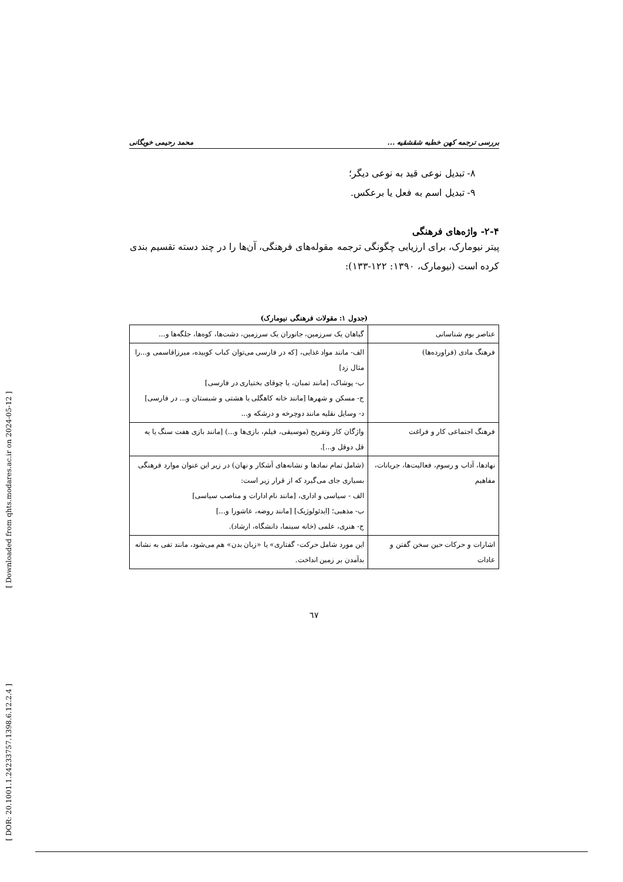[ Downloaded from qhts.modares.ac.ir on 2024-05-12 ]
[ DOR: 20.1001.1.24233757.1398.6.12.2.4 ]
بررسی ترجمه کهن خطبه شقشقیه ... محمد رحیمی خویگانی
۸- تبدیل نوعی قید به نوعی دیگر؛
۹- تبدیل اسم به فعل یا برعکس.
۲-۴- واژه‌های فرهنگی
پیتر نیومارک، برای ارزیابی چگونگی ترجمه مقوله‌های فرهنگی، آن‌ها را در چند دسته تقسیم بندی کرده است (نیومارک، ۱۳۹۰: ۱۲۲-۱۳۳):
(جدول ۱: مقولات فرهنگی نیومارک)
| عناصر بوم شناسانی | گیاهان یک سرزمین، جانوران یک سرزمین، دشت‌ها، کوه‌ها، جلگه‌ها و... |
| فرهنگ مادی (فراورده‌ها) | الف- مانند مواد غذایی، [که در فارسی می‌توان کباب کوبیده، میرزاقاسمی و...را مثال زد] ب- پوشاک، [مانند تمبان، یا چوقای بختیاری در فارسی] ج- مسکن و شهرها [مانند خانه کاهگلی یا هشتی و شبستان و... در فارسی] د- وسایل نقلیه مانند دوچرخه و درشکه و... |
| فرهنگ اجتماعی کار و فراغت | واژگان کار وتفریح (موسیقی، فیلم، بازی‌ها و...) [مانند بازی هفت سنگ یا یه قل دوقل و...]. |
| نهادها، آداب و رسوم، فعالیت‌ها، جریانات، مفاهیم | (شامل تمام نمادها و نشانه‌های آشکار و نهان) در زیر این عنوان موارد فرهنگی بسیاری جای می‌گیرد که از قرار زیر است: الف - سیاسی و اداری، [مانند نام ادارات و مناصب سیاسی] ب- مذهبی؛ [ایدئولوژیک] [مانند روضه، عاشورا و...] ج- هنری، علمی (خانه سینما، دانشگاه، ارشاد). |
| اشارات و حرکات حین سخن گفتن و عادات | این مورد شامل حرکت- گفتاری» یا «زبان بدن» هم می‌شود، مانند تفی به نشانه بدآمدن بر زمین انداخت. |
٦٧